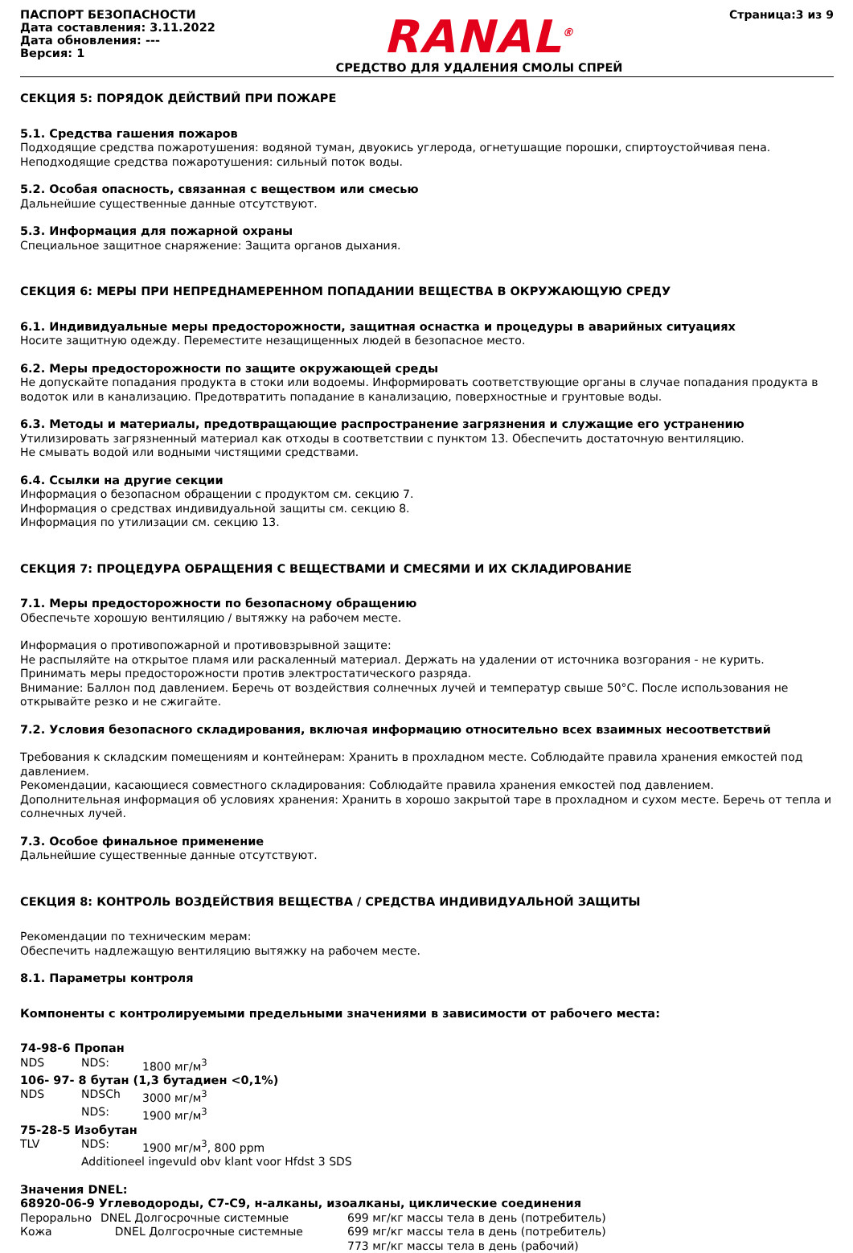ПАСПОРТ БЕЗОПАСНОСТИ
Дата составления: 3.11.2022
Дата обновления: ---
Версия: 1
RANAL<sup>®</sup>
СРЕДСТВО ДЛЯ УДАЛЕНИЯ СМОЛЫ СПРЕЙ
Страница:3 из 9
СЕКЦИЯ 5: ПОРЯДОК ДЕЙСТВИЙ ПРИ ПОЖАРЕ
5.1. Средства гашения пожаров
Подходящие средства пожаротушения: водяной туман, двуокись углерода, огнетушащие порошки, спиртоустойчивая пена.
Неподходящие средства пожаротушения: сильный поток воды.
5.2. Особая опасность, связанная с веществом или смесью
Дальнейшие существенные данные отсутствуют.
5.3. Информация для пожарной охраны
Специальное защитное снаряжение: Защита органов дыхания.
СЕКЦИЯ 6: МЕРЫ ПРИ НЕПРЕДНАМЕРЕННОМ ПОПАДАНИИ ВЕЩЕСТВА В ОКРУЖАЮЩУЮ СРЕДУ
6.1. Индивидуальные меры предосторожности, защитная оснастка и процедуры в аварийных ситуациях
Носите защитную одежду. Переместите незащищенных людей в безопасное место.
6.2. Меры предосторожности по защите окружающей среды
Не допускайте попадания продукта в стоки или водоемы. Информировать соответствующие органы в случае попадания продукта в водоток или в канализацию. Предотвратить попадание в канализацию, поверхностные и грунтовые воды.
6.3. Методы и материалы, предотвращающие распространение загрязнения и служащие его устранению
Утилизировать загрязненный материал как отходы в соответствии с пунктом 13. Обеспечить достаточную вентиляцию.
Не смывать водой или водными чистящими средствами.
6.4. Ссылки на другие секции
Информация о безопасном обращении с продуктом см. секцию 7.
Информация о средствах индивидуальной защиты см. секцию 8.
Информация по утилизации см. секцию 13.
СЕКЦИЯ 7: ПРОЦЕДУРА ОБРАЩЕНИЯ С ВЕЩЕСТВАМИ И СМЕСЯМИ И ИХ СКЛАДИРОВАНИЕ
7.1. Меры предосторожности по безопасному обращению
Обеспечьте хорошую вентиляцию / вытяжку на рабочем месте.
Информация о противопожарной и противовзрывной защите:
Не распыляйте на открытое пламя или раскаленный материал. Держать на удалении от источника возгорания - не курить.
Принимать меры предосторожности против электростатического разряда.
Внимание: Баллон под давлением. Беречь от воздействия солнечных лучей и температур свыше 50°C. После использования не открывайте резко и не сжигайте.
7.2. Условия безопасного складирования, включая информацию относительно всех взаимных несоответствий
Требования к складским помещениям и контейнерам: Хранить в прохладном месте. Соблюдайте правила хранения емкостей под давлением.
Рекомендации, касающиеся совместного складирования: Соблюдайте правила хранения емкостей под давлением.
Дополнительная информация об условиях хранения: Хранить в хорошо закрытой таре в прохладном и сухом месте. Беречь от тепла и солнечных лучей.
7.3. Особое финальное применение
Дальнейшие существенные данные отсутствуют.
СЕКЦИЯ 8: КОНТРОЛЬ ВОЗДЕЙСТВИЯ ВЕЩЕСТВА / СРЕДСТВА ИНДИВИДУАЛЬНОЙ ЗАЩИТЫ
Рекомендации по техническим мерам:
Обеспечить надлежащую вентиляцию вытяжку на рабочем месте.
8.1. Параметры контроля
Компоненты с контролируемыми предельными значениями в зависимости от рабочего места:
74-98-6 Пропан
| NDS | NDS: | 1800 мг/м<sup>3</sup> |
| 106- 97- 8 бутан (1,3 бутадиен <0,1%) | | |
| NDS | NDSCh | 3000 мг/м<sup>3</sup> |
| | NDS: | 1900 мг/м<sup>3</sup> |
| 75-28-5 Изобутан | | |
| TLV | NDS: | 1900 мг/м<sup>3</sup>, 800 ppm |
| | Additioneel ingevuld obv klant voor Hfdst 3 SDS | |
Значения DNEL:
68920-06-9 Углеводороды, C7-C9, н-алканы, изоалканы, циклические соединения
| Перорально | DNEL Долгосрочные системные | 699 мг/кг массы тела в день (потребитель) |
| Кожа | DNEL Долгосрочные системные | 699 мг/кг массы тела в день (потребитель) |
| | | 773 мг/кг массы тела в день (рабочий) |